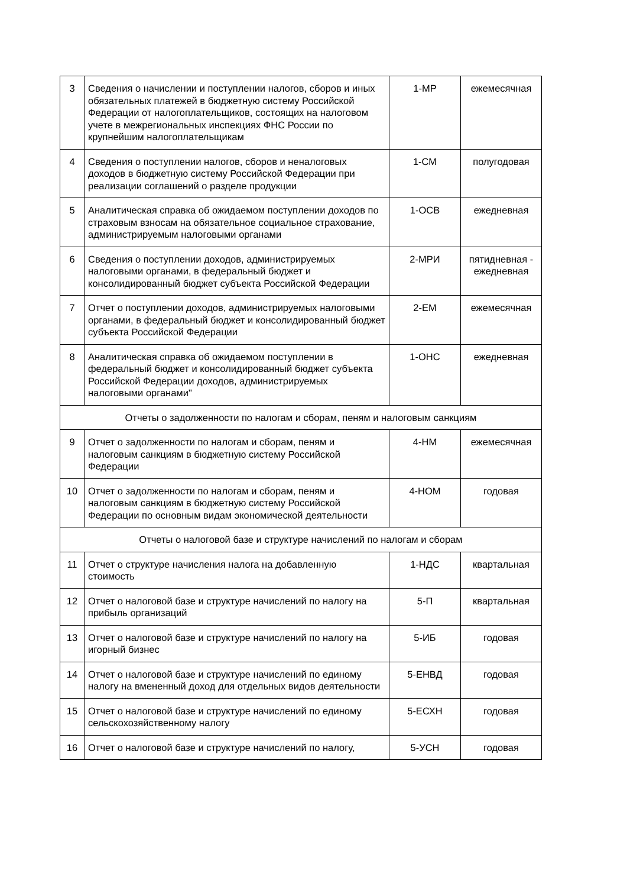| 3 | Сведения о начислении и поступлении налогов, сборов и иных обязательных платежей в бюджетную систему Российской Федерации от налогоплательщиков, состоящих на налоговом учете в межрегиональных инспекциях ФНС России по крупнейшим налогоплательщикам | 1-МР | ежемесячная |
| 4 | Сведения о поступлении налогов, сборов и неналоговых доходов в бюджетную систему Российской Федерации при реализации соглашений о разделе продукции | 1-СМ | полугодовая |
| 5 | Аналитическая справка об ожидаемом поступлении доходов по страховым взносам на обязательное социальное страхование, администрируемым налоговыми органами | 1-ОСВ | ежедневная |
| 6 | Сведения о поступлении доходов, администрируемых налоговыми органами, в федеральный бюджет и консолидированный бюджет субъекта Российской Федерации | 2-МРИ | пятидневная - ежедневная |
| 7 | Отчет о поступлении доходов, администрируемых налоговыми органами, в федеральный бюджет и консолидированный бюджет субъекта Российской Федерации | 2-ЕМ | ежемесячная |
| 8 | Аналитическая справка об ожидаемом поступлении в федеральный бюджет и консолидированный бюджет субъекта Российской Федерации доходов, администрируемых налоговыми органами" | 1-ОНС | ежедневная |
| Отчеты о задолженности по налогам и сборам, пеням и налоговым санкциям | | | |
| 9 | Отчет о задолженности по налогам и сборам, пеням и налоговым санкциям в бюджетную систему Российской Федерации | 4-НМ | ежемесячная |
| 10 | Отчет о задолженности по налогам и сборам, пеням и налоговым санкциям в бюджетную систему Российской Федерации по основным видам экономической деятельности | 4-НОМ | годовая |
| Отчеты о налоговой базе и структуре начислений по налогам и сборам | | | |
| 11 | Отчет о структуре начисления налога на добавленную стоимость | 1-НДС | квартальная |
| 12 | Отчет о налоговой базе и структуре начислений по налогу на прибыль организаций | 5-П | квартальная |
| 13 | Отчет о налоговой базе и структуре начислений по налогу на игорный бизнес | 5-ИБ | годовая |
| 14 | Отчет о налоговой базе и структуре начислений по единому налогу на вмененный доход для отдельных видов деятельности | 5-ЕНВД | годовая |
| 15 | Отчет о налоговой базе и структуре начислений по единому сельскохозяйственному налогу | 5-ЕСХН | годовая |
| 16 | Отчет о налоговой базе и структуре начислений по налогу, | 5-УСН | годовая |